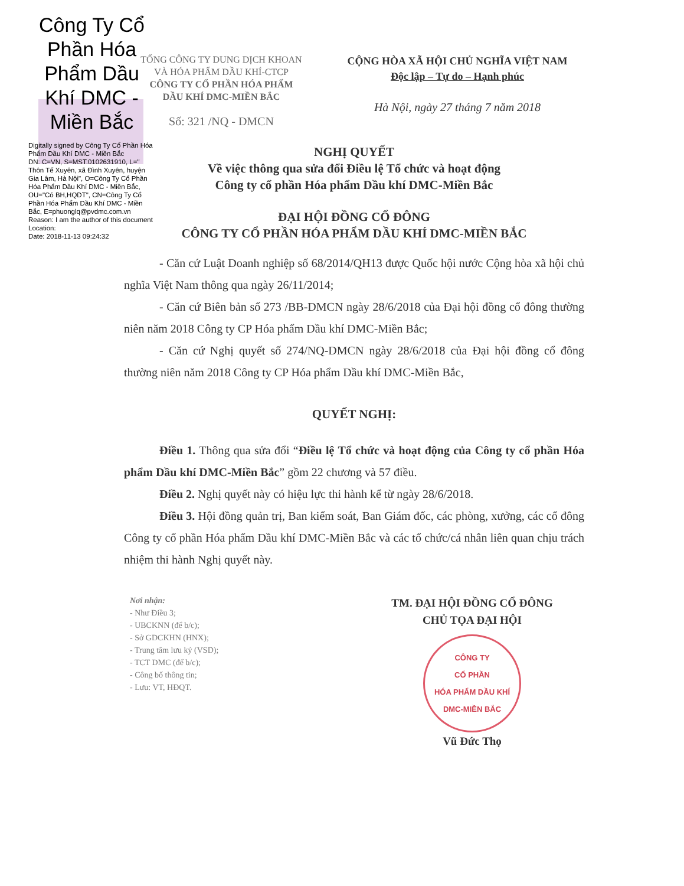Công Ty Cổ Phần Hóa Phẩm Dầu Khí DMC - Miền Bắc
Digitally signed by Công Ty Cổ Phần Hóa Phẩm Dầu Khí DMC - Miền Bắc
DN: C=VN, S=MST:0102631910, L=" Thôn Tế Xuyên, xã Đình Xuyên, huyện Gia Lâm, Hà Nội", O=Công Ty Cổ Phần Hóa Phẩm Dầu Khí DMC - Miền Bắc, OU="Có BH,HQDT", CN=Công Ty Cổ Phần Hóa Phẩm Dầu Khí DMC - Miền Bắc, E=phuonglq@pvdmc.com.vn
Reason: I am the author of this document
Location:
Date: 2018-11-13 09:24:32
TỔNG CÔNG TY DUNG DỊCH KHOAN
VÀ HÓA PHẨM DẦU KHÍ-CTCP
CÔNG TY CỔ PHẦN HÓA PHẨM
DẦU KHÍ DMC-MIỀN BẮC
Số: 321 /NQ - DMCN
CỘNG HÒA XÃ HỘI CHỦ NGHĨA VIỆT NAM
Độc lập – Tự do – Hạnh phúc
Hà Nội, ngày 27 tháng 7 năm 2018
NGHỊ QUYẾT
Về việc thông qua sửa đổi Điều lệ Tổ chức và hoạt động
Công ty cổ phần Hóa phẩm Dầu khí DMC-Miền Bắc
ĐẠI HỘI ĐỒNG CỔ ĐÔNG
CÔNG TY CỔ PHẦN HÓA PHẨM DẦU KHÍ DMC-MIỀN BẮC
- Căn cứ Luật Doanh nghiệp số 68/2014/QH13 được Quốc hội nước Cộng hòa xã hội chủ nghĩa Việt Nam thông qua ngày 26/11/2014;
- Căn cứ Biên bản số 273 /BB-DMCN ngày 28/6/2018 của Đại hội đồng cổ đông thường niên năm 2018 Công ty CP Hóa phẩm Dầu khí DMC-Miền Bắc;
- Căn cứ Nghị quyết số 274/NQ-DMCN ngày 28/6/2018 của Đại hội đồng cổ đông thường niên năm 2018 Công ty CP Hóa phẩm Dầu khí DMC-Miền Bắc,
QUYẾT NGHỊ:
Điều 1. Thông qua sửa đổi “Điều lệ Tổ chức và hoạt động của Công ty cổ phần Hóa phẩm Dầu khí DMC-Miền Bắc” gồm 22 chương và 57 điều.
Điều 2. Nghị quyết này có hiệu lực thi hành kể từ ngày 28/6/2018.
Điều 3. Hội đồng quản trị, Ban kiểm soát, Ban Giám đốc, các phòng, xưởng, các cổ đông Công ty cổ phần Hóa phẩm Dầu khí DMC-Miền Bắc và các tổ chức/cá nhân liên quan chịu trách nhiệm thi hành Nghị quyết này.
Nơi nhận:
- Như Điều 3;
- UBCKNN (để b/c);
- Sở GDCKHN (HNX);
- Trung tâm lưu ký (VSD);
- TCT DMC (để b/c);
- Công bố thông tin;
- Lưu: VT, HĐQT.
TM. ĐẠI HỘI ĐỒNG CỔ ĐÔNG
CHỦ TỌA ĐẠI HỘI
CÔNG TY
CỔ PHẦN
HÓA PHẨM DẦU KHÍ
DMC-MIỀN BẮC
Vũ Đức Thọ